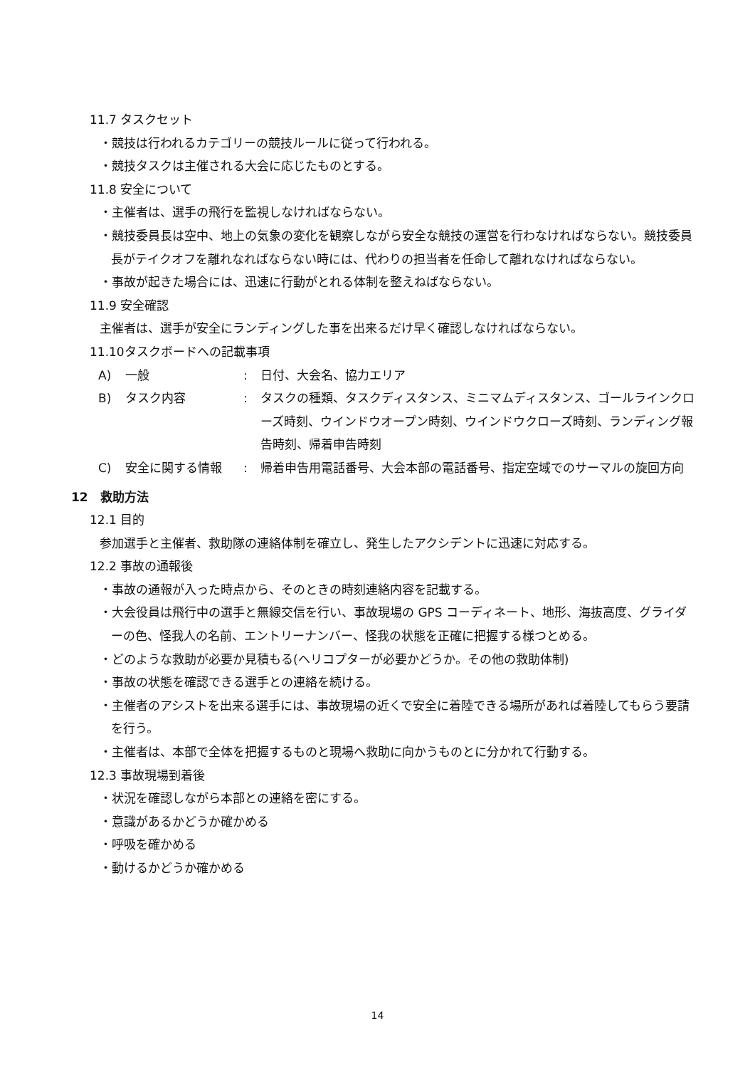11.7 タスクセット
・競技は行われるカテゴリーの競技ルールに従って行われる。
・競技タスクは主催される大会に応じたものとする。
11.8 安全について
・主催者は、選手の飛行を監視しなければならない。
・競技委員長は空中、地上の気象の変化を観察しながら安全な競技の運営を行わなければならない。競技委員長がテイクオフを離れなればならない時には、代わりの担当者を任命して離れなければならない。
・事故が起きた場合には、迅速に行動がとれる体制を整えねばならない。
11.9 安全確認
主催者は、選手が安全にランディングした事を出来るだけ早く確認しなければならない。
11.10タスクボードへの記載事項
| A) | 一般 | : | 日付、大会名、協力エリア |
| B) | タスク内容 | : | タスクの種類、タスクディスタンス、ミニマムディスタンス、ゴールラインクローズ時刻、ウインドウオープン時刻、ウインドウクローズ時刻、ランディング報告時刻、帰着申告時刻 |
| C) | 安全に関する情報 | : | 帰着申告用電話番号、大会本部の電話番号、指定空域でのサーマルの旋回方向 |
12　救助方法
12.1 目的
参加選手と主催者、救助隊の連絡体制を確立し、発生したアクシデントに迅速に対応する。
12.2 事故の通報後
・事故の通報が入った時点から、そのときの時刻連絡内容を記載する。
・大会役員は飛行中の選手と無線交信を行い、事故現場の GPS コーディネート、地形、海抜高度、グライダーの色、怪我人の名前、エントリーナンバー、怪我の状態を正確に把握する様つとめる。
・どのような救助が必要か見積もる(ヘリコプターが必要かどうか。その他の救助体制)
・事故の状態を確認できる選手との連絡を続ける。
・主催者のアシストを出来る選手には、事故現場の近くで安全に着陸できる場所があれば着陸してもらう要請を行う。
・主催者は、本部で全体を把握するものと現場へ救助に向かうものとに分かれて行動する。
12.3 事故現場到着後
・状況を確認しながら本部との連絡を密にする。
・意識があるかどうか確かめる
・呼吸を確かめる
・動けるかどうか確かめる
14